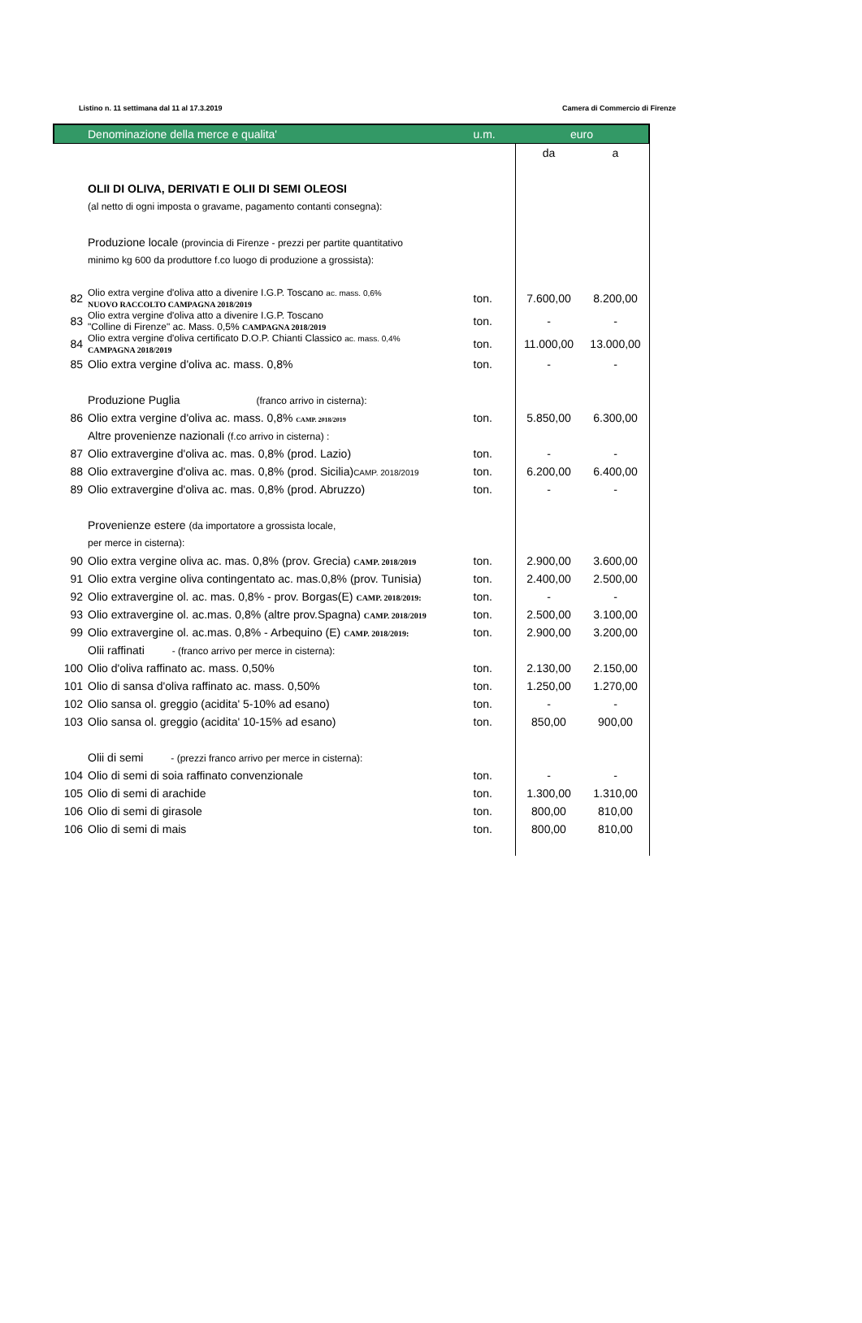Listino n. 11 settimana dal 11 al 17.3.2019 Camera di Commercio di Firenze
| | Denominazione della merce e qualita' | u.m. | euro | |
| --- | --- | --- | --- | --- |
| | | | da | a |
| | OLII DI OLIVA, DERIVATI E OLII DI SEMI OLEOSI | | | |
| | (al netto di ogni imposta o gravame, pagamento contanti consegna): | | | |
| | Produzione locale (provincia di Firenze - prezzi per partite quantitativo | | | |
| | minimo kg 600 da produttore f.co luogo di produzione a grossista): | | | |
| 82 | Olio extra vergine d'oliva atto a divenire I.G.P. Toscano ac. mass. 0,6% NUOVO RACCOLTO CAMPAGNA 2018/2019 | ton. | 7.600,00 | 8.200,00 |
| 83 | Olio extra vergine d'oliva atto a divenire I.G.P. Toscano "Colline di Firenze" ac. Mass. 0,5% CAMPAGNA 2018/2019 | ton. | - | - |
| 84 | Olio extra vergine d'oliva certificato D.O.P. Chianti Classico ac. mass. 0,4% CAMPAGNA 2018/2019 | ton. | 11.000,00 | 13.000,00 |
| 85 | Olio extra vergine d'oliva ac. mass. 0,8% | ton. | - | - |
| | Produzione Puglia (franco arrivo in cisterna): | | | |
| 86 | Olio extra vergine d'oliva ac. mass. 0,8% CAMP. 2018/2019 | ton. | 5.850,00 | 6.300,00 |
| | Altre provenienze nazionali (f.co arrivo in cisterna) : | | | |
| 87 | Olio extravergine d'oliva ac. mas. 0,8% (prod. Lazio) | ton. | - | - |
| 88 | Olio extravergine d'oliva ac. mas. 0,8% (prod. Sicilia) CAMP. 2018/2019 | ton. | 6.200,00 | 6.400,00 |
| 89 | Olio extravergine d'oliva ac. mas. 0,8% (prod. Abruzzo) | ton. | - | - |
| | Provenienze estere (da importatore a grossista locale, | | | |
| | per merce in cisterna): | | | |
| 90 | Olio extra vergine oliva ac. mas. 0,8% (prov. Grecia) CAMP. 2018/2019 | ton. | 2.900,00 | 3.600,00 |
| 91 | Olio extra vergine oliva contingentato ac. mas.0,8% (prov. Tunisia) | ton. | 2.400,00 | 2.500,00 |
| 92 | Olio extravergine ol. ac. mas. 0,8% - prov. Borgas(E) CAMP. 2018/2019: | ton. | - | - |
| 93 | Olio extravergine ol. ac.mas. 0,8% (altre prov.Spagna) CAMP. 2018/2019 | ton. | 2.500,00 | 3.100,00 |
| 99 | Olio extravergine ol. ac.mas. 0,8% - Arbequino (E) CAMP. 2018/2019: | ton. | 2.900,00 | 3.200,00 |
| | Olii raffinati - (franco arrivo per merce in cisterna): | | | |
| 100 | Olio d'oliva raffinato ac. mass. 0,50% | ton. | 2.130,00 | 2.150,00 |
| 101 | Olio di sansa d'oliva raffinato ac. mass. 0,50% | ton. | 1.250,00 | 1.270,00 |
| 102 | Olio sansa ol. greggio (acidita' 5-10% ad esano) | ton. | - | - |
| 103 | Olio sansa ol. greggio (acidita' 10-15% ad esano) | ton. | 850,00 | 900,00 |
| | Olii di semi - (prezzi franco arrivo per merce in cisterna): | | | |
| 104 | Olio di semi di soia raffinato convenzionale | ton. | - | - |
| 105 | Olio di semi di arachide | ton. | 1.300,00 | 1.310,00 |
| 106 | Olio di semi di girasole | ton. | 800,00 | 810,00 |
| 106 | Olio di semi di mais | ton. | 800,00 | 810,00 |